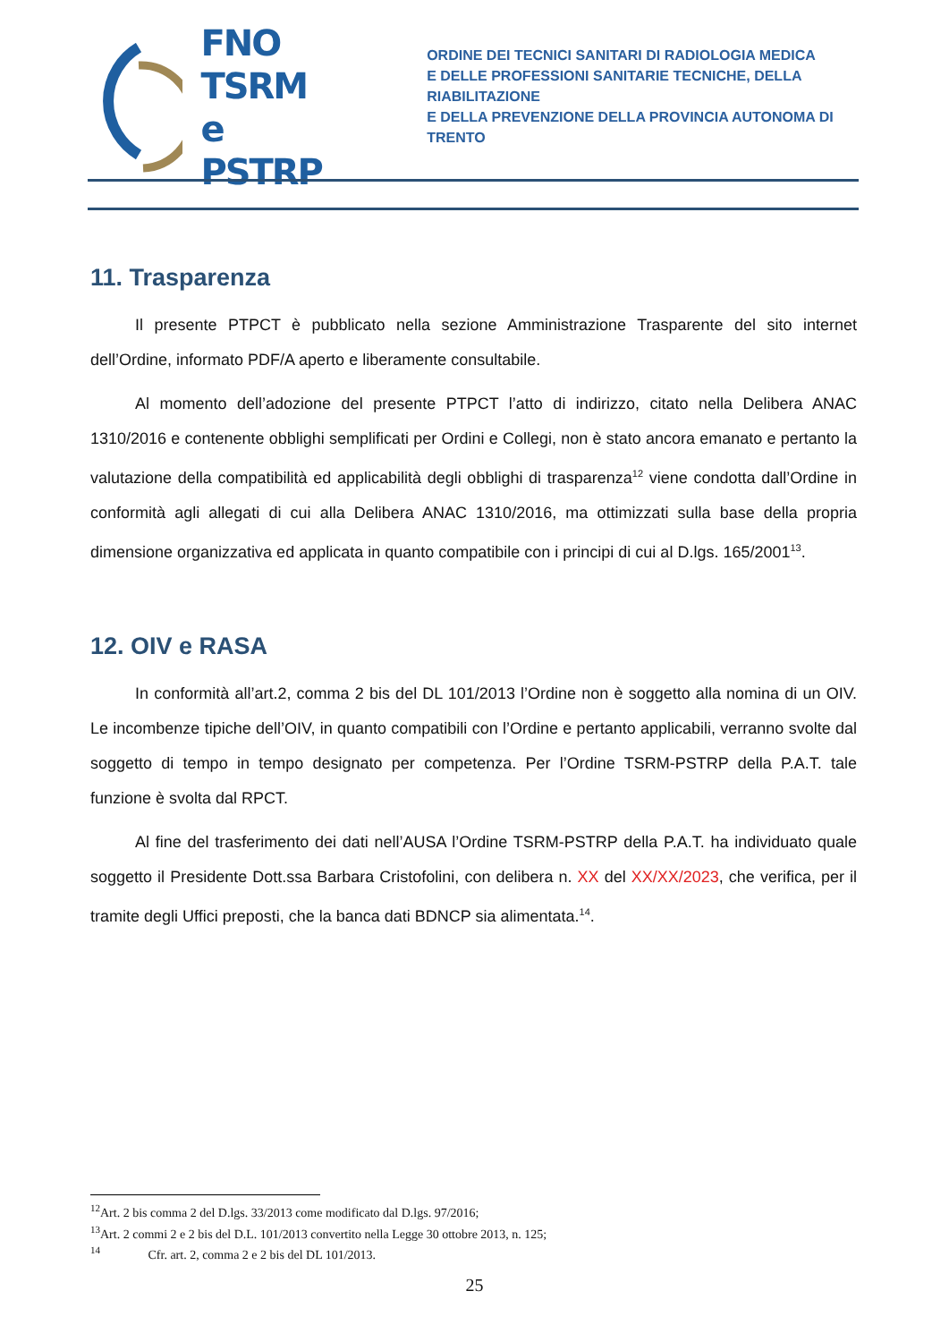FNO
TSRM e
PSTRP
ORDINE DEI TECNICI SANITARI DI RADIOLOGIA MEDICA
E DELLE PROFESSIONI SANITARIE TECNICHE, DELLA RIABILITAZIONE
E DELLA PREVENZIONE DELLA PROVINCIA AUTONOMA DI TRENTO
11. Trasparenza
Il presente PTPCT è pubblicato nella sezione Amministrazione Trasparente del sito internet dell’Ordine, informato PDF/A aperto e liberamente consultabile.
Al momento dell’adozione del presente PTPCT l’atto di indirizzo, citato nella Delibera ANAC 1310/2016 e contenente obblighi semplificati per Ordini e Collegi, non è stato ancora emanato e pertanto la valutazione della compatibilità ed applicabilità degli obblighi di trasparenza<sup>12</sup> viene condotta dall’Ordine in conformità agli allegati di cui alla Delibera ANAC 1310/2016, ma ottimizzati sulla base della propria dimensione organizzativa ed applicata in quanto compatibile con i principi di cui al D.lgs. 165/2001<sup>13</sup>.
12. OIV e RASA
In conformità all’art.2, comma 2 bis del DL 101/2013 l’Ordine non è soggetto alla nomina di un OIV. Le incombenze tipiche dell’OIV, in quanto compatibili con l’Ordine e pertanto applicabili, verranno svolte dal soggetto di tempo in tempo designato per competenza. Per l’Ordine TSRM-PSTRP della P.A.T. tale funzione è svolta dal RPCT.
Al fine del trasferimento dei dati nell’AUSA l’Ordine TSRM-PSTRP della P.A.T. ha individuato quale soggetto il Presidente Dott.ssa Barbara Cristofolini, con delibera n. XX del XX/XX/2023, che verifica, per il tramite degli Uffici preposti, che la banca dati BDNCP sia alimentata.<sup>14</sup>.
<sup>12</sup> Art. 2 bis comma 2 del D.lgs. 33/2013 come modificato dal D.lgs. 97/2016;
<sup>13</sup> Art. 2 commi 2 e 2 bis del D.L. 101/2013 convertito nella Legge 30 ottobre 2013, n. 125;
<sup>14</sup> Cfr. art. 2, comma 2 e 2 bis del DL 101/2013.
25